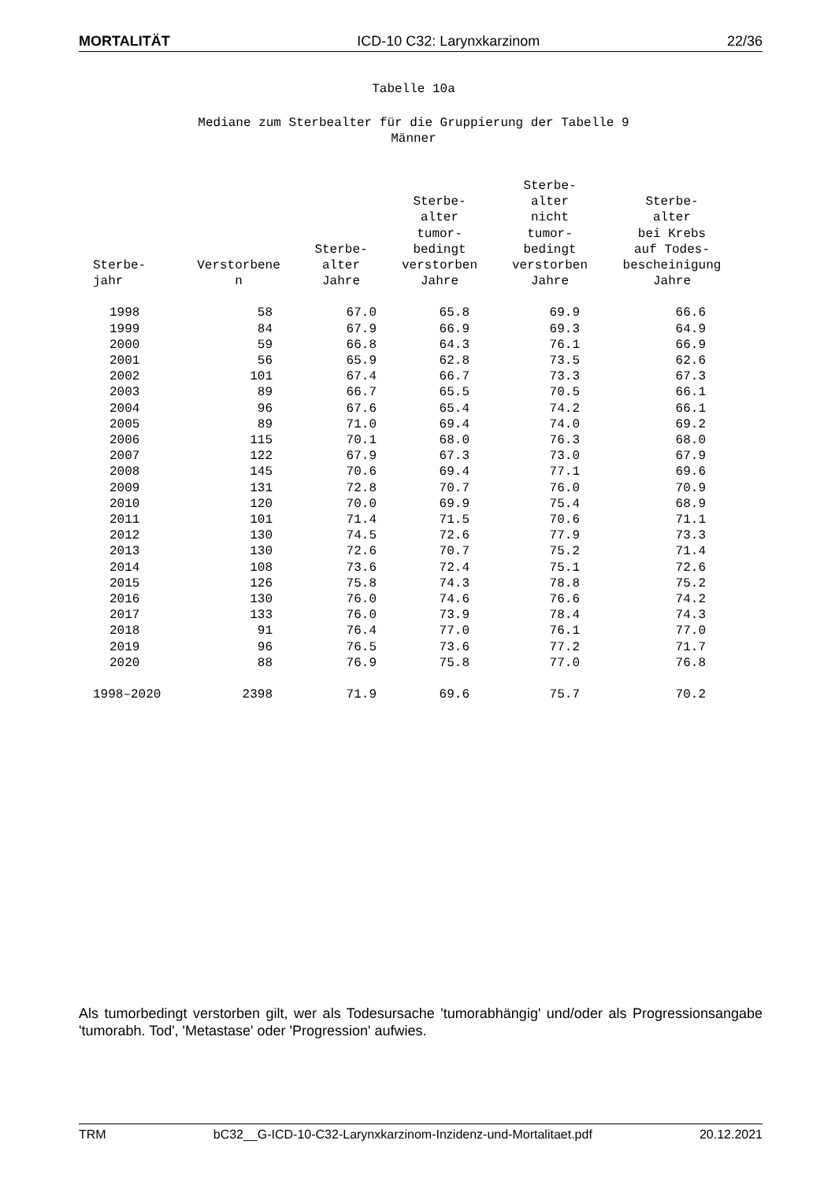MORTALITÄT ICD-10 C32: Larynxkarzinom 22/36
Tabelle 10a
Mediane zum Sterbealter für die Gruppierung der Tabelle 9
Männer
| Sterbe- jahr | Verstorbene n | Sterbe- alter Jahre | Sterbe- alter tumor- bedingt verstorben Jahre | Sterbe- alter nicht tumor- bedingt verstorben Jahre | Sterbe- alter bei Krebs auf Todes- bescheinigung Jahre |
| --- | --- | --- | --- | --- | --- |
| 1998 | 58 | 67.0 | 65.8 | 69.9 | 66.6 |
| 1999 | 84 | 67.9 | 66.9 | 69.3 | 64.9 |
| 2000 | 59 | 66.8 | 64.3 | 76.1 | 66.9 |
| 2001 | 56 | 65.9 | 62.8 | 73.5 | 62.6 |
| 2002 | 101 | 67.4 | 66.7 | 73.3 | 67.3 |
| 2003 | 89 | 66.7 | 65.5 | 70.5 | 66.1 |
| 2004 | 96 | 67.6 | 65.4 | 74.2 | 66.1 |
| 2005 | 89 | 71.0 | 69.4 | 74.0 | 69.2 |
| 2006 | 115 | 70.1 | 68.0 | 76.3 | 68.0 |
| 2007 | 122 | 67.9 | 67.3 | 73.0 | 67.9 |
| 2008 | 145 | 70.6 | 69.4 | 77.1 | 69.6 |
| 2009 | 131 | 72.8 | 70.7 | 76.0 | 70.9 |
| 2010 | 120 | 70.0 | 69.9 | 75.4 | 68.9 |
| 2011 | 101 | 71.4 | 71.5 | 70.6 | 71.1 |
| 2012 | 130 | 74.5 | 72.6 | 77.9 | 73.3 |
| 2013 | 130 | 72.6 | 70.7 | 75.2 | 71.4 |
| 2014 | 108 | 73.6 | 72.4 | 75.1 | 72.6 |
| 2015 | 126 | 75.8 | 74.3 | 78.8 | 75.2 |
| 2016 | 130 | 76.0 | 74.6 | 76.6 | 74.2 |
| 2017 | 133 | 76.0 | 73.9 | 78.4 | 74.3 |
| 2018 | 91 | 76.4 | 77.0 | 76.1 | 77.0 |
| 2019 | 96 | 76.5 | 73.6 | 77.2 | 71.7 |
| 2020 | 88 | 76.9 | 75.8 | 77.0 | 76.8 |
| 1998–2020 | 2398 | 71.9 | 69.6 | 75.7 | 70.2 |
Als tumorbedingt verstorben gilt, wer als Todesursache 'tumorabhängig' und/oder als Progressionsangabe 'tumorabh. Tod', 'Metastase' oder 'Progression' aufwies.
TRM bC32__G-ICD-10-C32-Larynxkarzinom-Inzidenz-und-Mortalitaet.pdf 20.12.2021